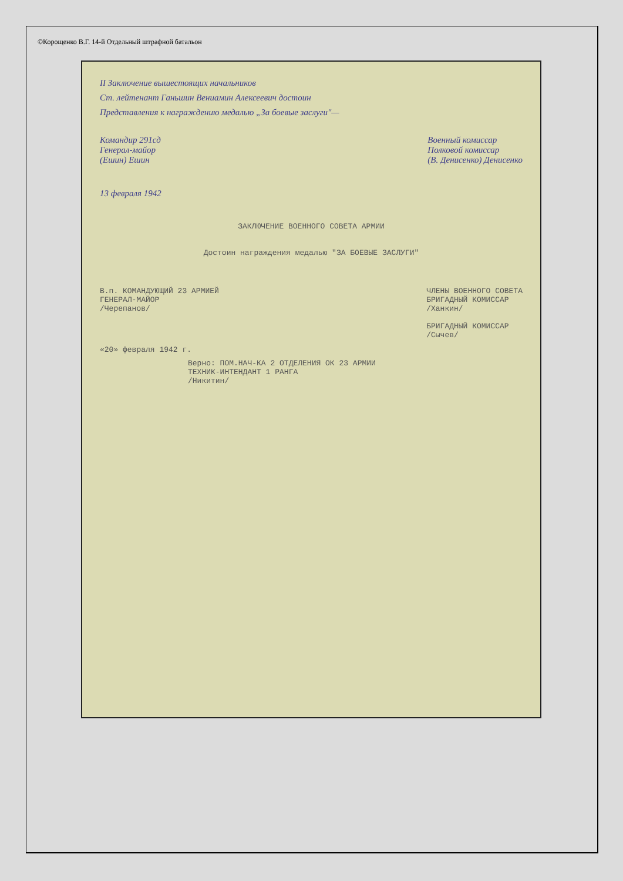©Корощенко В.Г. 14-й Отдельный штрафной батальон
II Заключение вышестоящих начальников
Ст. лейтенант Ганьшин Вениамин Алексеевич достоин
Представления к награждению медалью „За боевые заслуги"—
Командир 291сд
Генерал-майор
(Ешин) Ешин
Военный комиссар
Полковой комиссар
(В. Денисенко) Денисенко
13 февраля 1942
ЗАКЛЮЧЕНИЕ ВОЕННОГО СОВЕТА АРМИИ
Достоин награждения медалью "ЗА БОЕВЫЕ ЗАСЛУГИ"
В.п. КОМАНДУЮЩИЙ 23 АРМИЕЙ
ГЕНЕРАЛ-МАЙОР
/Черепанов/
ЧЛЕНЫ ВОЕННОГО СОВЕТА
БРИГАДНЫЙ КОМИССАР
/Ханкин/
БРИГАДНЫЙ КОМИССАР
/Сычев/
«20» февраля 1942 г.
Верно: ПОМ.НАЧ-КА 2 ОТДЕЛЕНИЯ ОК 23 АРМИИ
ТЕХНИК-ИНТЕНДАНТ 1 РАНГА
/Никитин/